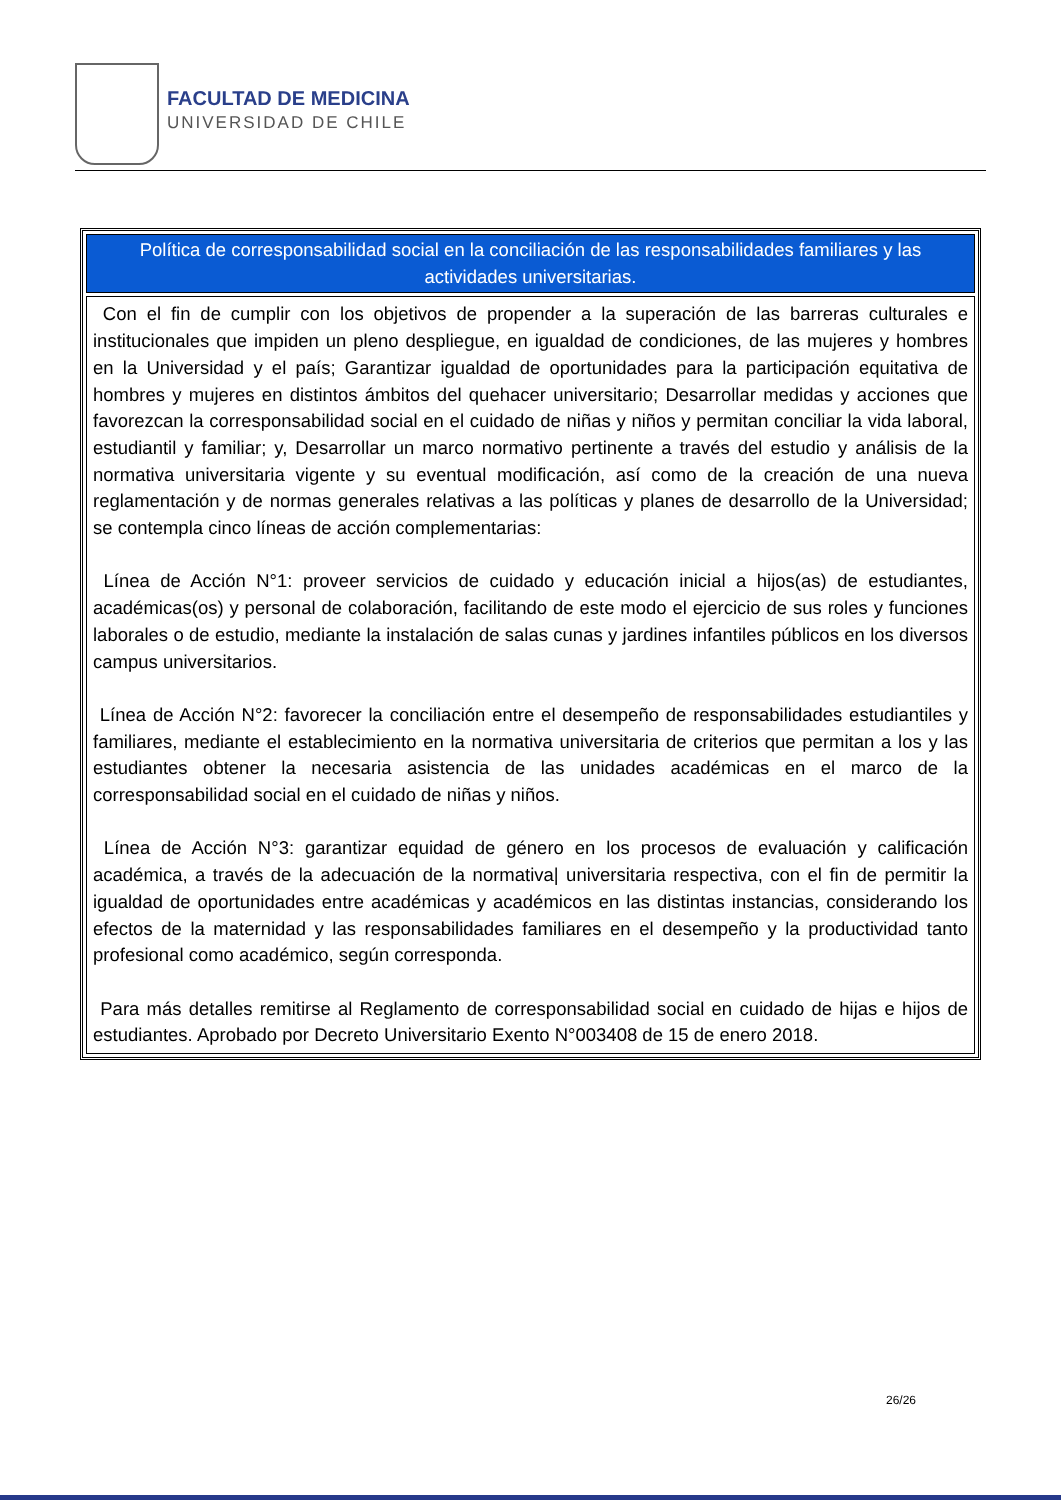FACULTAD DE MEDICINA
UNIVERSIDAD DE CHILE
| Política de corresponsabilidad social en la conciliación de las responsabilidades familiares y las actividades universitarias. |
| Con el fin de cumplir con los objetivos de propender a la superación de las barreras culturales e institucionales que impiden un pleno despliegue, en igualdad de condiciones, de las mujeres y hombres en la Universidad y el país; Garantizar igualdad de oportunidades para la participación equitativa de hombres y mujeres en distintos ámbitos del quehacer universitario; Desarrollar medidas y acciones que favorezcan la corresponsabilidad social en el cuidado de niñas y niños y permitan conciliar la vida laboral, estudiantil y familiar; y, Desarrollar un marco normativo pertinente a través del estudio y análisis de la normativa universitaria vigente y su eventual modificación, así como de la creación de una nueva reglamentación y de normas generales relativas a las políticas y planes de desarrollo de la Universidad; se contempla cinco líneas de acción complementarias: Línea de Acción N°1: proveer servicios de cuidado y educación inicial a hijos(as) de estudiantes, académicas(os) y personal de colaboración, facilitando de este modo el ejercicio de sus roles y funciones laborales o de estudio, mediante la instalación de salas cunas y jardines infantiles públicos en los diversos campus universitarios. Línea de Acción N°2: favorecer la conciliación entre el desempeño de responsabilidades estudiantiles y familiares, mediante el establecimiento en la normativa universitaria de criterios que permitan a los y las estudiantes obtener la necesaria asistencia de las unidades académicas en el marco de la corresponsabilidad social en el cuidado de niñas y niños. Línea de Acción N°3: garantizar equidad de género en los procesos de evaluación y calificación académica, a través de la adecuación de la normativa/ universitaria respectiva, con el fin de permitir la igualdad de oportunidades entre académicas y académicos en las distintas instancias, considerando los efectos de la maternidad y las responsabilidades familiares en el desempeño y la productividad tanto profesional como académico, según corresponda. Para más detalles remitirse al Reglamento de corresponsabilidad social en cuidado de hijas e hijos de estudiantes. Aprobado por Decreto Universitario Exento N°003408 de 15 de enero 2018. |
26/26